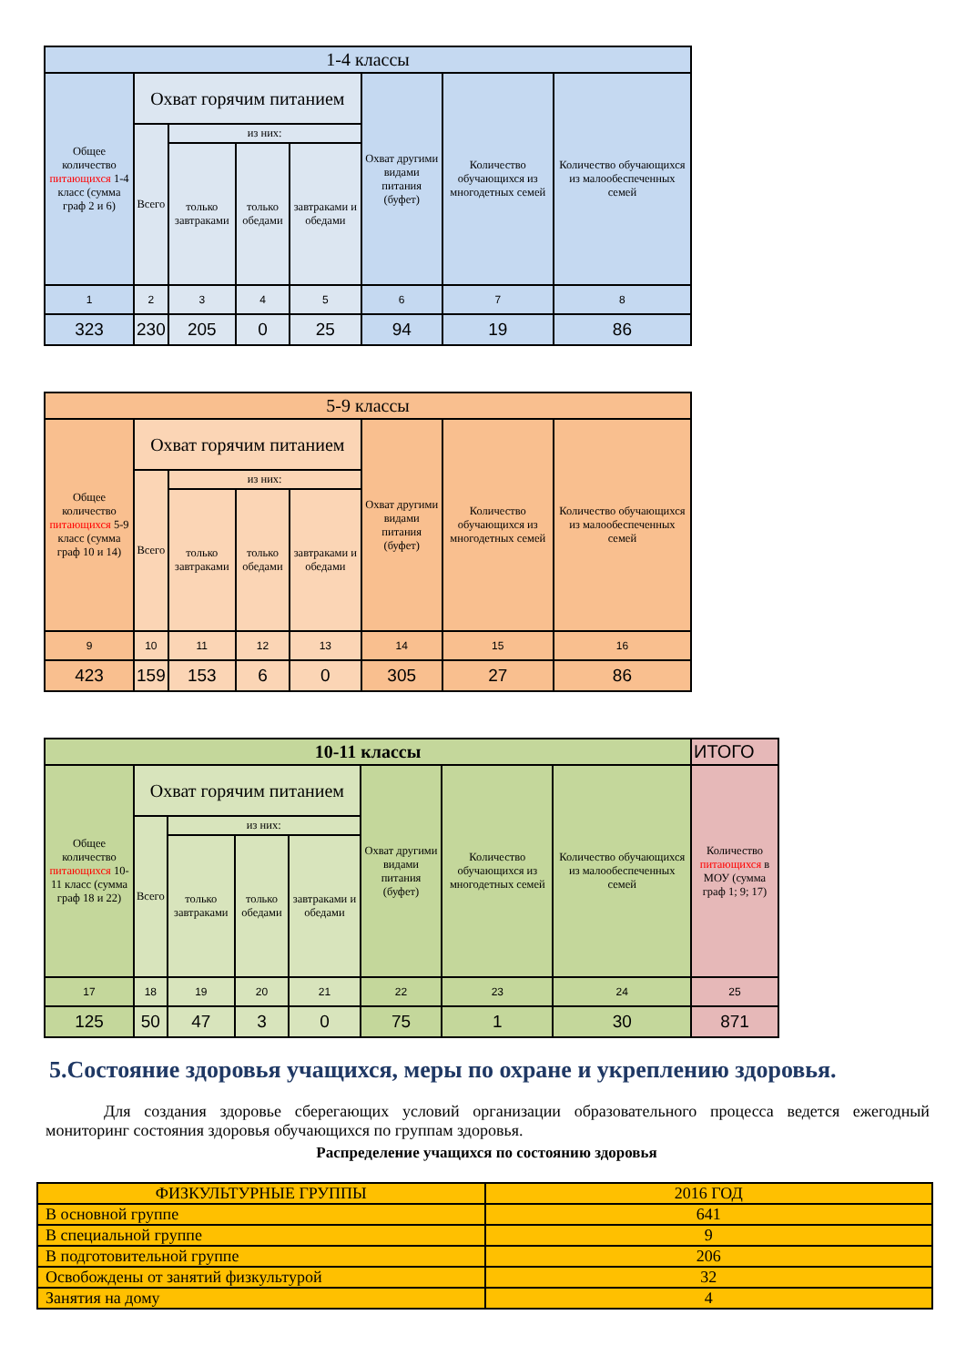| 1-4 классы | | | | | | | |
| Общее количество питающихся 1-4 класс (сумма граф 2 и 6) | Охват горячим питанием | | | | Охват другими видами питания (буфет) | Количество обучающихся из многодетных семей | Количество обучающихся из малообеспеченных семей |
| | Всего | из них: | | | | | |
| | | только завтраками | только обедами | завтраками и обедами | | | |
| 1 | 2 | 3 | 4 | 5 | 6 | 7 | 8 |
| 323 | 230 | 205 | 0 | 25 | 94 | 19 | 86 |
| 5-9 классы | | | | | | | |
| Общее количество питающихся 5-9 класс (сумма граф 10 и 14) | Охват горячим питанием | | | | Охват другими видами питания (буфет) | Количество обучающихся из многодетных семей | Количество обучающихся из малообеспеченных семей |
| | Всего | из них: | | | | | |
| | | только завтраками | только обедами | завтраками и обедами | | | |
| 9 | 10 | 11 | 12 | 13 | 14 | 15 | 16 |
| 423 | 159 | 153 | 6 | 0 | 305 | 27 | 86 |
| 10-11 классы | | | | | | | | ИТОГО |
| Общее количество питающихся 10-11 класс (сумма граф 18 и 22) | Охват горячим питанием | | | | Охват другими видами питания (буфет) | Количество обучающихся из многодетных семей | Количество обучающихся из малообеспеченных семей | Количество питающихся в МОУ (сумма граф 1; 9; 17) |
| | Всего | из них: | | | | | | |
| | | только завтраками | только обедами | завтраками и обедами | | | | |
| 17 | 18 | 19 | 20 | 21 | 22 | 23 | 24 | 25 |
| 125 | 50 | 47 | 3 | 0 | 75 | 1 | 30 | 871 |
5.Состояние здоровья учащихся, меры по охране и укреплению здоровья.
Для создания здоровье сберегающих условий организации образовательного процесса ведется ежегодный мониторинг состояния здоровья обучающихся по группам здоровья.
Распределение учащихся по состоянию здоровья
| ФИЗКУЛЬТУРНЫЕ ГРУППЫ | 2016 ГОД |
| В основной группе | 641 |
| В специальной группе | 9 |
| В подготовительной группе | 206 |
| Освобождены от занятий физкультурой | 32 |
| Занятия на дому | 4 |